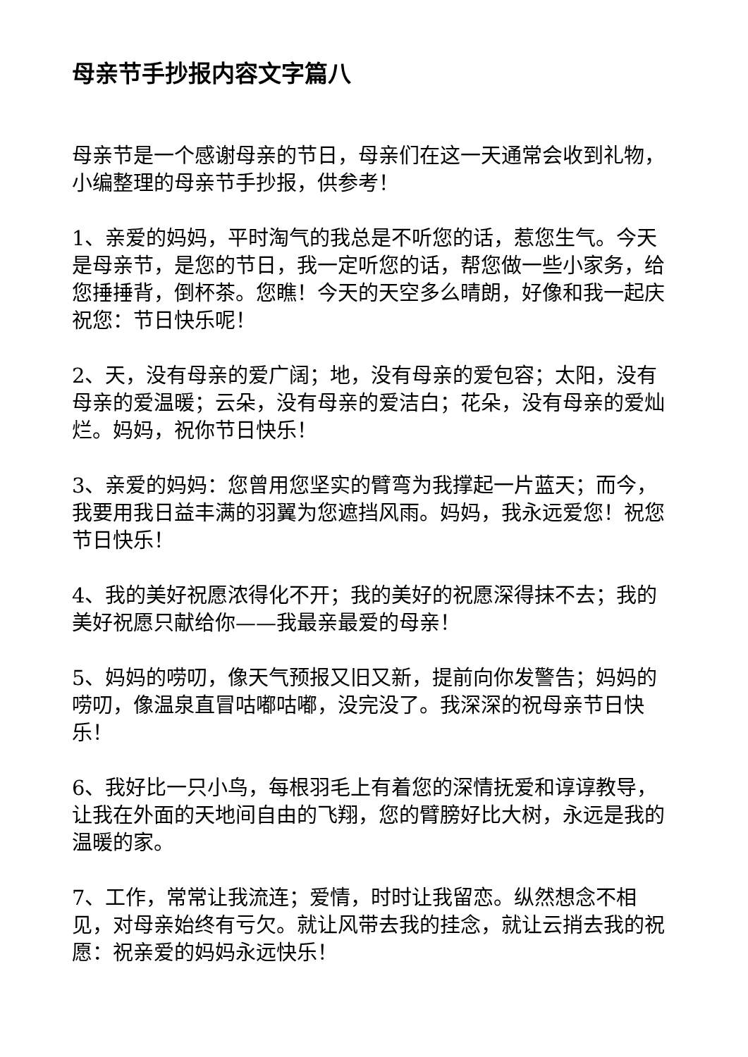母亲节手抄报内容文字篇八
母亲节是一个感谢母亲的节日，母亲们在这一天通常会收到礼物，小编整理的母亲节手抄报，供参考！
1、亲爱的妈妈，平时淘气的我总是不听您的话，惹您生气。今天是母亲节，是您的节日，我一定听您的话，帮您做一些小家务，给您捶捶背，倒杯茶。您瞧！今天的天空多么晴朗，好像和我一起庆祝您：节日快乐呢！
2、天，没有母亲的爱广阔；地，没有母亲的爱包容；太阳，没有母亲的爱温暖；云朵，没有母亲的爱洁白；花朵，没有母亲的爱灿烂。妈妈，祝你节日快乐！
3、亲爱的妈妈：您曾用您坚实的臂弯为我撑起一片蓝天；而今，我要用我日益丰满的羽翼为您遮挡风雨。妈妈，我永远爱您！祝您节日快乐！
4、我的美好祝愿浓得化不开；我的美好的祝愿深得抹不去；我的美好祝愿只献给你——我最亲最爱的母亲！
5、妈妈的唠叨，像天气预报又旧又新，提前向你发警告；妈妈的唠叨，像温泉直冒咕嘟咕嘟，没完没了。我深深的祝母亲节日快乐！
6、我好比一只小鸟，每根羽毛上有着您的深情抚爱和谆谆教导，让我在外面的天地间自由的飞翔，您的臂膀好比大树，永远是我的温暖的家。
7、工作，常常让我流连；爱情，时时让我留恋。纵然想念不相见，对母亲始终有亏欠。就让风带去我的挂念，就让云捎去我的祝愿：祝亲爱的妈妈永远快乐！